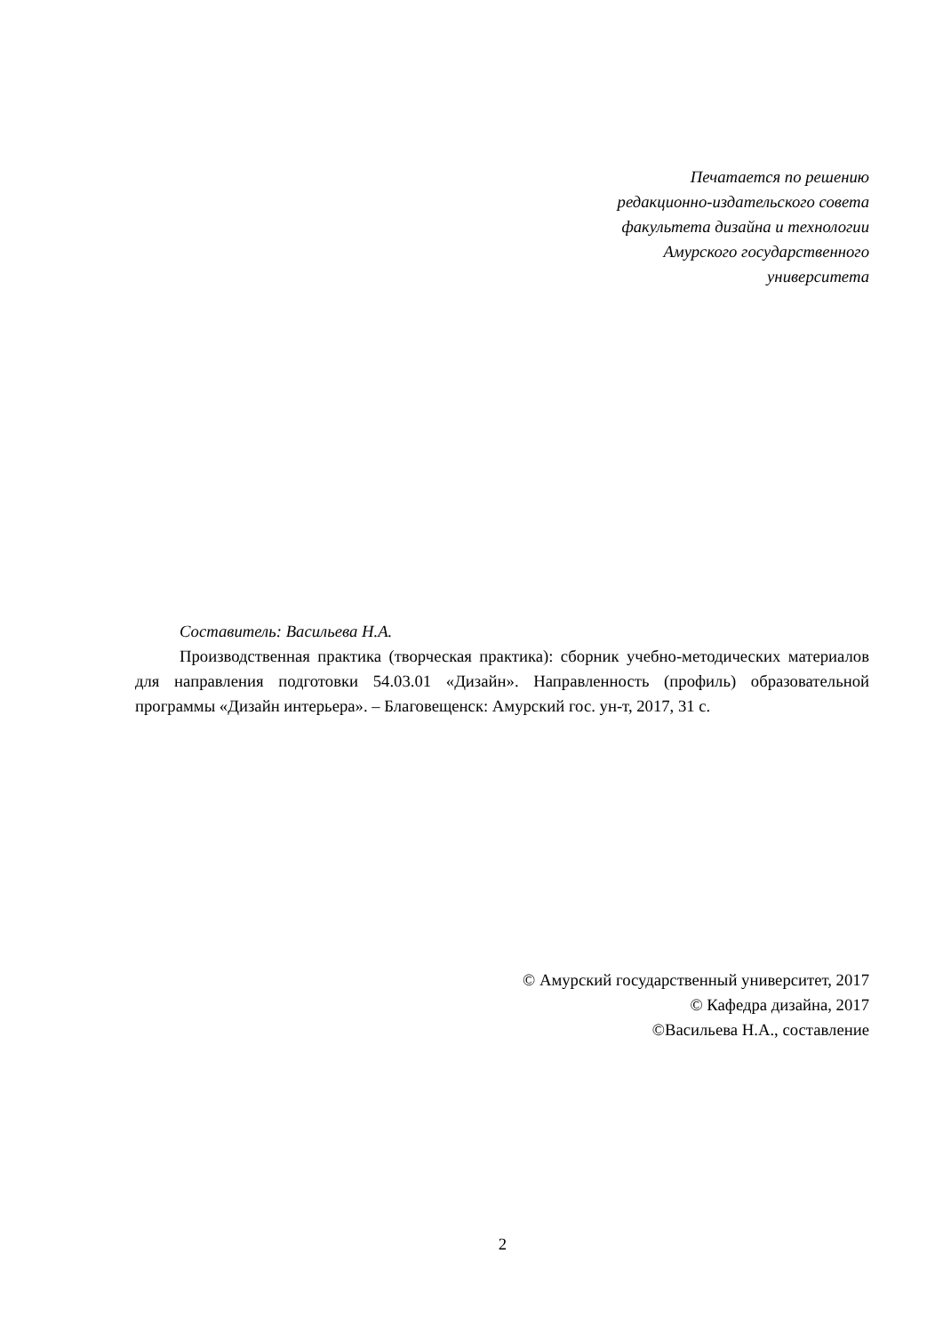Печатается по решению
редакционно-издательского совета
факультета дизайна и технологии
Амурского государственного
университета
Составитель: Васильева Н.А.
Производственная практика (творческая практика): сборник учебно-методических материалов для направления подготовки 54.03.01 «Дизайн». Направленность (профиль) образовательной программы «Дизайн интерьера». – Благовещенск: Амурский гос. ун-т, 2017, 31 с.
© Амурский государственный университет, 2017
© Кафедра дизайна, 2017
©Васильева Н.А., составление
2